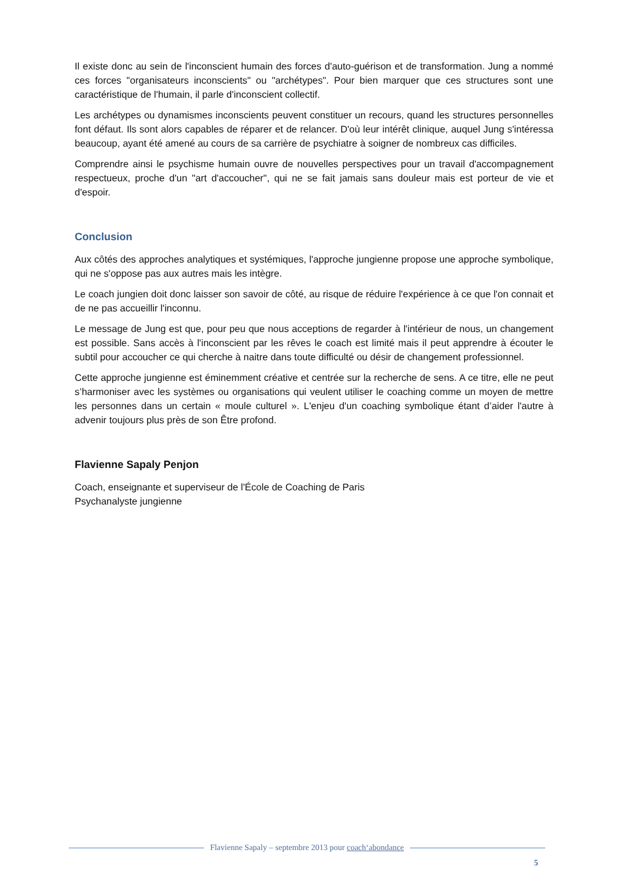Il existe donc au sein de l'inconscient humain des forces d'auto-guérison et de transformation. Jung a nommé ces forces "organisateurs inconscients" ou "archétypes". Pour bien marquer que ces structures sont une caractéristique de l'humain, il parle d'inconscient collectif.
Les archétypes ou dynamismes inconscients peuvent constituer un recours, quand les structures personnelles font défaut. Ils sont alors capables de réparer et de relancer. D'où leur intérêt clinique, auquel Jung s'intéressa beaucoup, ayant été amené au cours de sa carrière de psychiatre à soigner de nombreux cas difficiles.
Comprendre ainsi le psychisme humain ouvre de nouvelles perspectives pour un travail d'accompagnement respectueux, proche d'un "art d'accoucher", qui ne se fait jamais sans douleur mais est porteur de vie et d'espoir.
Conclusion
Aux côtés des approches analytiques et systémiques, l'approche jungienne propose une approche symbolique, qui ne s'oppose pas aux autres mais les intègre.
Le coach jungien doit donc laisser son savoir de côté, au risque de réduire l'expérience à ce que l'on connait et de ne pas accueillir l'inconnu.
Le message de Jung est que, pour peu que nous acceptions de regarder à l'intérieur de nous, un changement est possible. Sans accès à l'inconscient par les rêves le coach est limité mais il peut apprendre à écouter le subtil pour accoucher ce qui cherche à naitre dans toute difficulté ou désir de changement professionnel.
Cette approche jungienne est éminemment créative et centrée sur la recherche de sens. A ce titre, elle ne peut s’harmoniser avec les systèmes ou organisations qui veulent utiliser le coaching comme un moyen de mettre les personnes dans un certain « moule culturel ». L'enjeu d'un coaching symbolique étant d’aider l'autre à advenir toujours plus près de son Être profond.
Flavienne Sapaly Penjon
Coach, enseignante et superviseur de l'École de Coaching de Paris
Psychanalyste jungienne
Flavienne Sapaly – septembre 2013 pour coach‘abondance
5